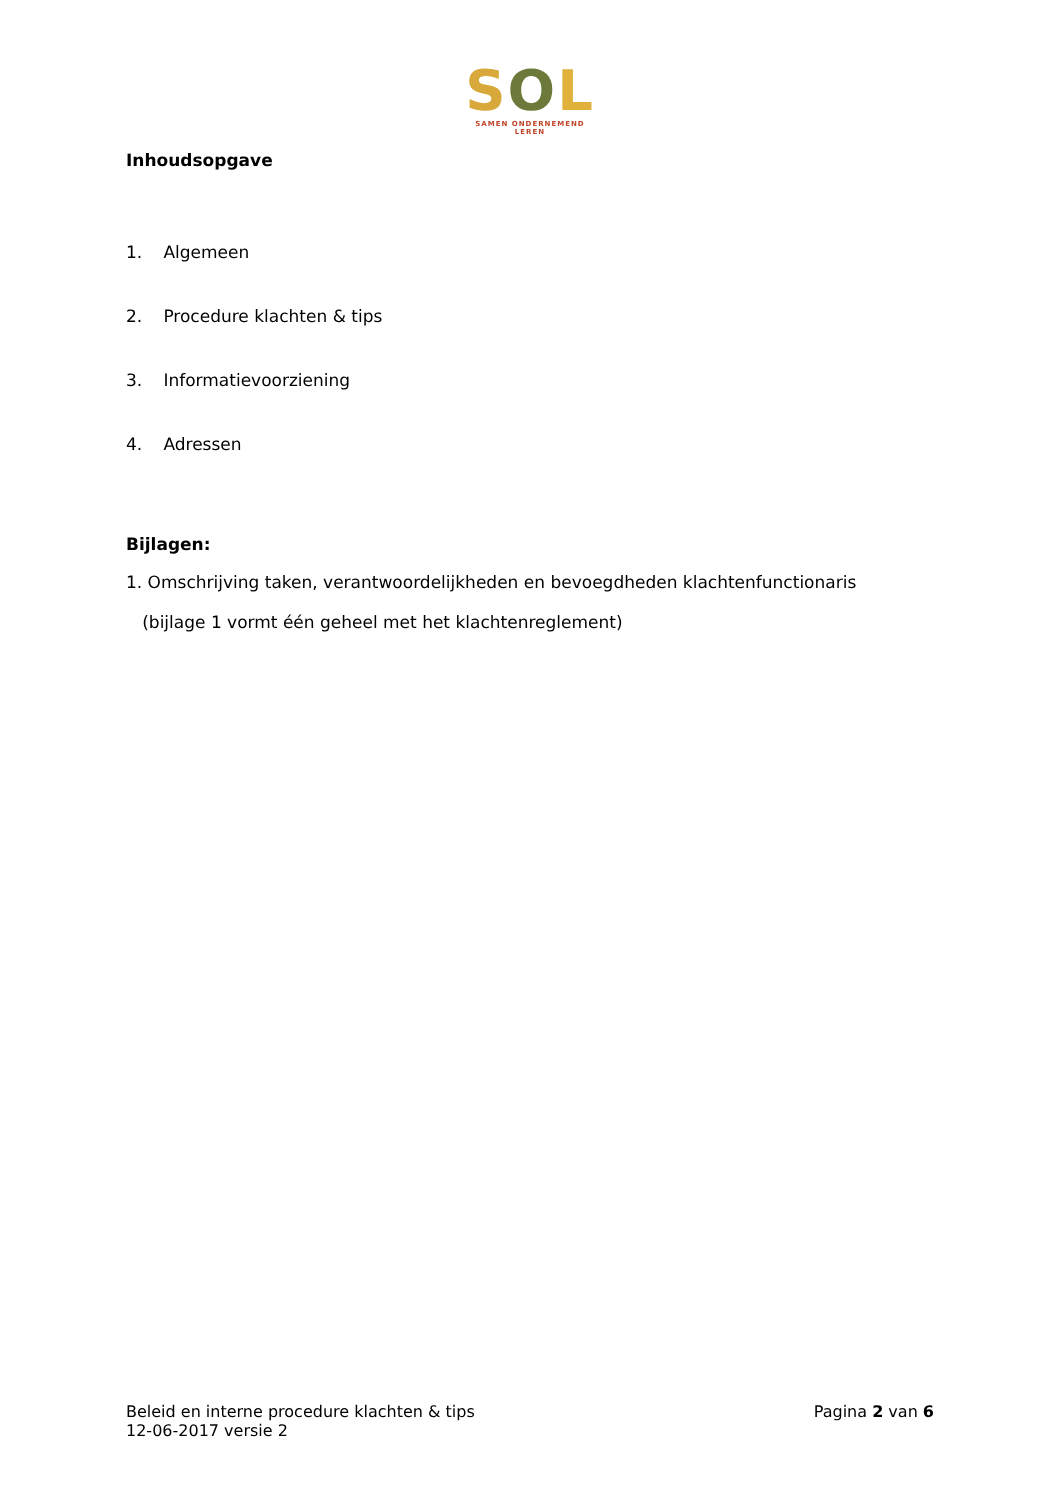SOL
SAMEN ONDERNEMEND LEREN
Inhoudsopgave
1. Algemeen
2. Procedure klachten & tips
3. Informatievoorziening
4. Adressen
Bijlagen:
1. Omschrijving taken, verantwoordelijkheden en bevoegdheden klachtenfunctionaris
(bijlage 1 vormt één geheel met het klachtenreglement)
Beleid en interne procedure klachten & tips
12-06-2017 versie 2
Pagina 2 van 6